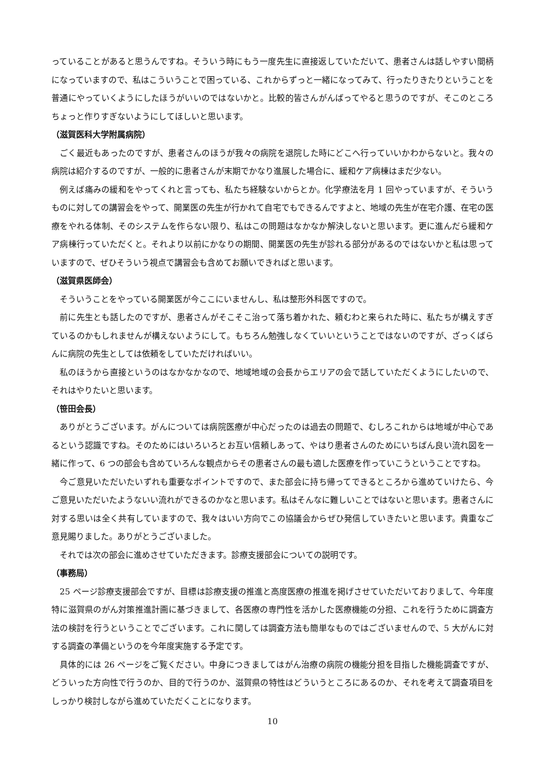っていることがあると思うんですね。そういう時にもう一度先生に直接返していただいて、患者さんは話しやすい間柄になっていますので、私はこういうことで困っている、これからずっと一緒になってみて、行ったりきたりということを普通にやっていくようにしたほうがいいのではないかと。比較的皆さんがんばってやると思うのですが、そこのところちょっと作りすぎないようにしてほしいと思います。
（滋賀医科大学附属病院）
ごく最近もあったのですが、患者さんのほうが我々の病院を退院した時にどこへ行っていいかわからないと。我々の病院は紹介するのですが、一般的に患者さんが末期でかなり進展した場合に、緩和ケア病棟はまだ少ない。
例えば痛みの緩和をやってくれと言っても、私たち経験ないからとか。化学療法を月 1 回やっていますが、そういうものに対しての講習会をやって、開業医の先生が行かれて自宅でもできるんですよと、地域の先生が在宅介護、在宅の医療をやれる体制、そのシステムを作らない限り、私はこの問題はなかなか解決しないと思います。更に進んだら緩和ケア病棟行っていただくと。それより以前にかなりの期間、開業医の先生が診れる部分があるのではないかと私は思っていますので、ぜひそういう視点で講習会も含めてお願いできればと思います。
（滋賀県医師会）
そういうことをやっている開業医が今ここにいませんし、私は整形外科医ですので。
前に先生とも話したのですが、患者さんがそこそこ治って落ち着かれた、頼むわと来られた時に、私たちが構えすぎているのかもしれませんが構えないようにして。もちろん勉強しなくていいということではないのですが、ざっくばらんに病院の先生としては依頼をしていただければいい。
私のほうから直接というのはなかなかなので、地域地域の会長からエリアの会で話していただくようにしたいので、それはやりたいと思います。
（笹田会長）
ありがとうございます。がんについては病院医療が中心だったのは過去の問題で、むしろこれからは地域が中心であるという認識ですね。そのためにはいろいろとお互い信頼しあって、やはり患者さんのためにいちばん良い流れ図を一緒に作って、6 つの部会も含めていろんな観点からその患者さんの最も適した医療を作っていこうということですね。
今ご意見いただいたいずれも重要なポイントですので、また部会に持ち帰ってできるところから進めていけたら、今ご意見いただいたようないい流れができるのかなと思います。私はそんなに難しいことではないと思います。患者さんに対する思いは全く共有していますので、我々はいい方向でこの協議会からぜひ発信していきたいと思います。貴重なご意見賜りました。ありがとうございました。
それでは次の部会に進めさせていただきます。診療支援部会についての説明です。
（事務局）
25 ページ診療支援部会ですが、目標は診療支援の推進と高度医療の推進を掲げさせていただいておりまして、今年度特に滋賀県のがん対策推進計画に基づきまして、各医療の専門性を活かした医療機能の分担、これを行うために調査方法の検討を行うということでございます。これに関しては調査方法も簡単なものではございませんので、5 大がんに対する調査の準備というのを今年度実施する予定です。
具体的には 26 ページをご覧ください。中身につきましてはがん治療の病院の機能分担を目指した機能調査ですが、どういった方向性で行うのか、目的で行うのか、滋賀県の特性はどういうところにあるのか、それを考えて調査項目をしっかり検討しながら進めていただくことになります。
10